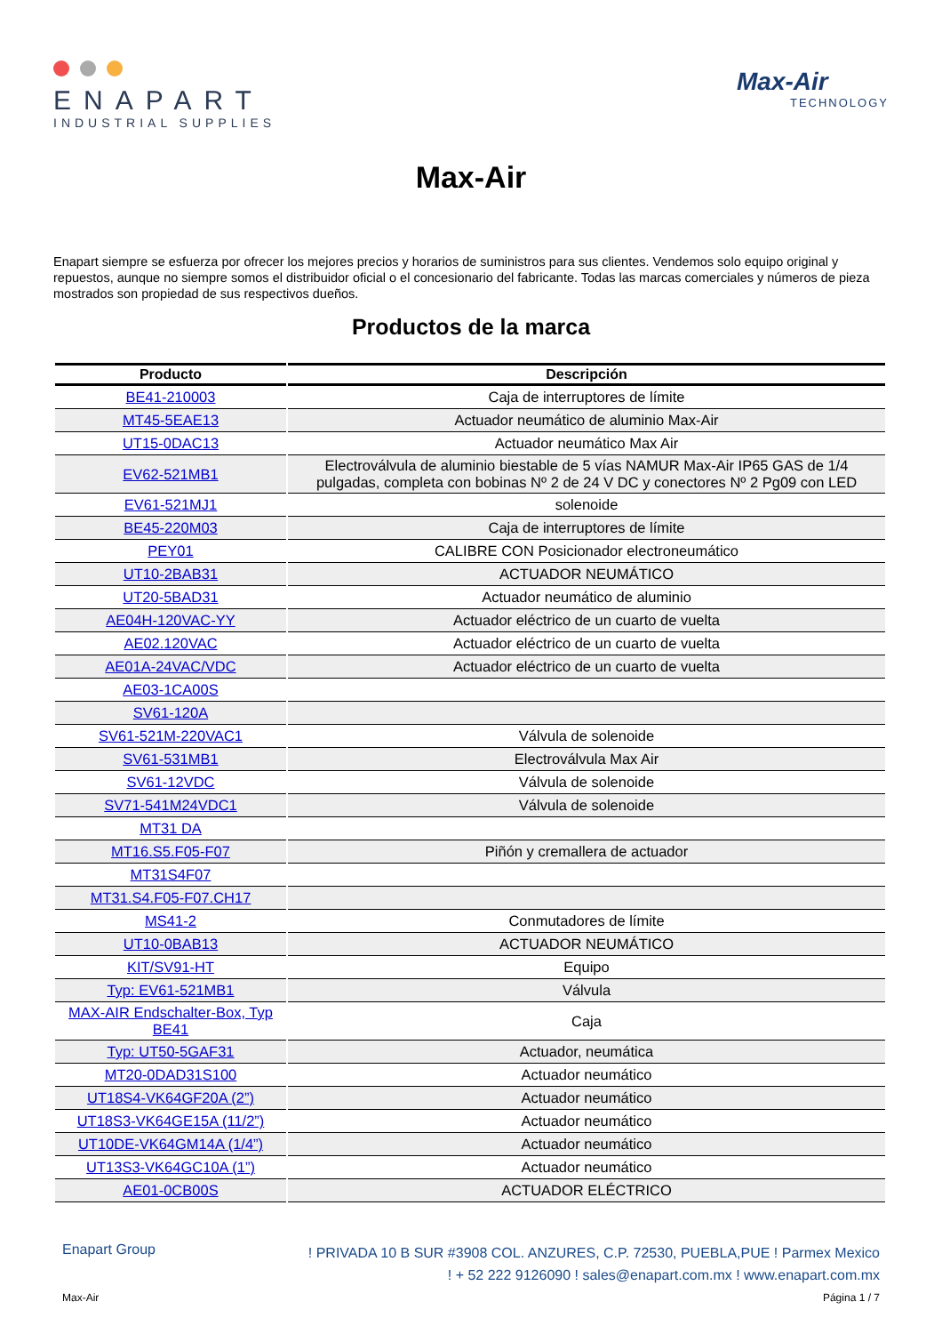ENAPART
INDUSTRIAL SUPPLIES
Max-Air
TECHNOLOGY
Max-Air
Enapart siempre se esfuerza por ofrecer los mejores precios y horarios de suministros para sus clientes. Vendemos solo equipo original y repuestos, aunque no siempre somos el distribuidor oficial o el concesionario del fabricante. Todas las marcas comerciales y números de pieza mostrados son propiedad de sus respectivos dueños.
Productos de la marca
| Producto | Descripción |
| --- | --- |
| BE41-210003 | Caja de interruptores de límite |
| MT45-5EAE13 | Actuador neumático de aluminio Max-Air |
| UT15-0DAC13 | Actuador neumático Max Air |
| EV62-521MB1 | Electroválvula de aluminio biestable de 5 vías NAMUR Max-Air IP65 GAS de 1/4 pulgadas, completa con bobinas Nº 2 de 24 V DC y conectores Nº 2 Pg09 con LED |
| EV61-521MJ1 | solenoide |
| BE45-220M03 | Caja de interruptores de límite |
| PEY01 | CALIBRE CON Posicionador electroneumático |
| UT10-2BAB31 | ACTUADOR NEUMÁTICO |
| UT20-5BAD31 | Actuador neumático de aluminio |
| AE04H-120VAC-YY | Actuador eléctrico de un cuarto de vuelta |
| AE02.120VAC | Actuador eléctrico de un cuarto de vuelta |
| AE01A-24VAC/VDC | Actuador eléctrico de un cuarto de vuelta |
| AE03-1CA00S | |
| SV61-120A | |
| SV61-521M-220VAC1 | Válvula de solenoide |
| SV61-531MB1 | Electroválvula Max Air |
| SV61-12VDC | Válvula de solenoide |
| SV71-541M24VDC1 | Válvula de solenoide |
| MT31 DA | |
| MT16.S5.F05-F07 | Piñón y cremallera de actuador |
| MT31S4F07 | |
| MT31.S4.F05-F07.CH17 | |
| MS41-2 | Conmutadores de límite |
| UT10-0BAB13 | ACTUADOR NEUMÁTICO |
| KIT/SV91-HT | Equipo |
| Typ: EV61-521MB1 | Válvula |
| MAX-AIR Endschalter-Box, Typ BE41 | Caja |
| Typ: UT50-5GAF31 | Actuador, neumática |
| MT20-0DAD31S100 | Actuador neumático |
| UT18S4-VK64GF20A (2”) | Actuador neumático |
| UT18S3-VK64GE15A (11/2”) | Actuador neumático |
| UT10DE-VK64GM14A (1/4”) | Actuador neumático |
| UT13S3-VK64GC10A (1”) | Actuador neumático |
| AE01-0CB00S | ACTUADOR ELÉCTRICO |
Enapart Group
! PRIVADA 10 B SUR #3908 COL. ANZURES, C.P. 72530, PUEBLA,PUE ! Parmex Mexico
! + 52 222 9126090 ! sales@enapart.com.mx ! www.enapart.com.mx
Max-Air Página 1 / 7